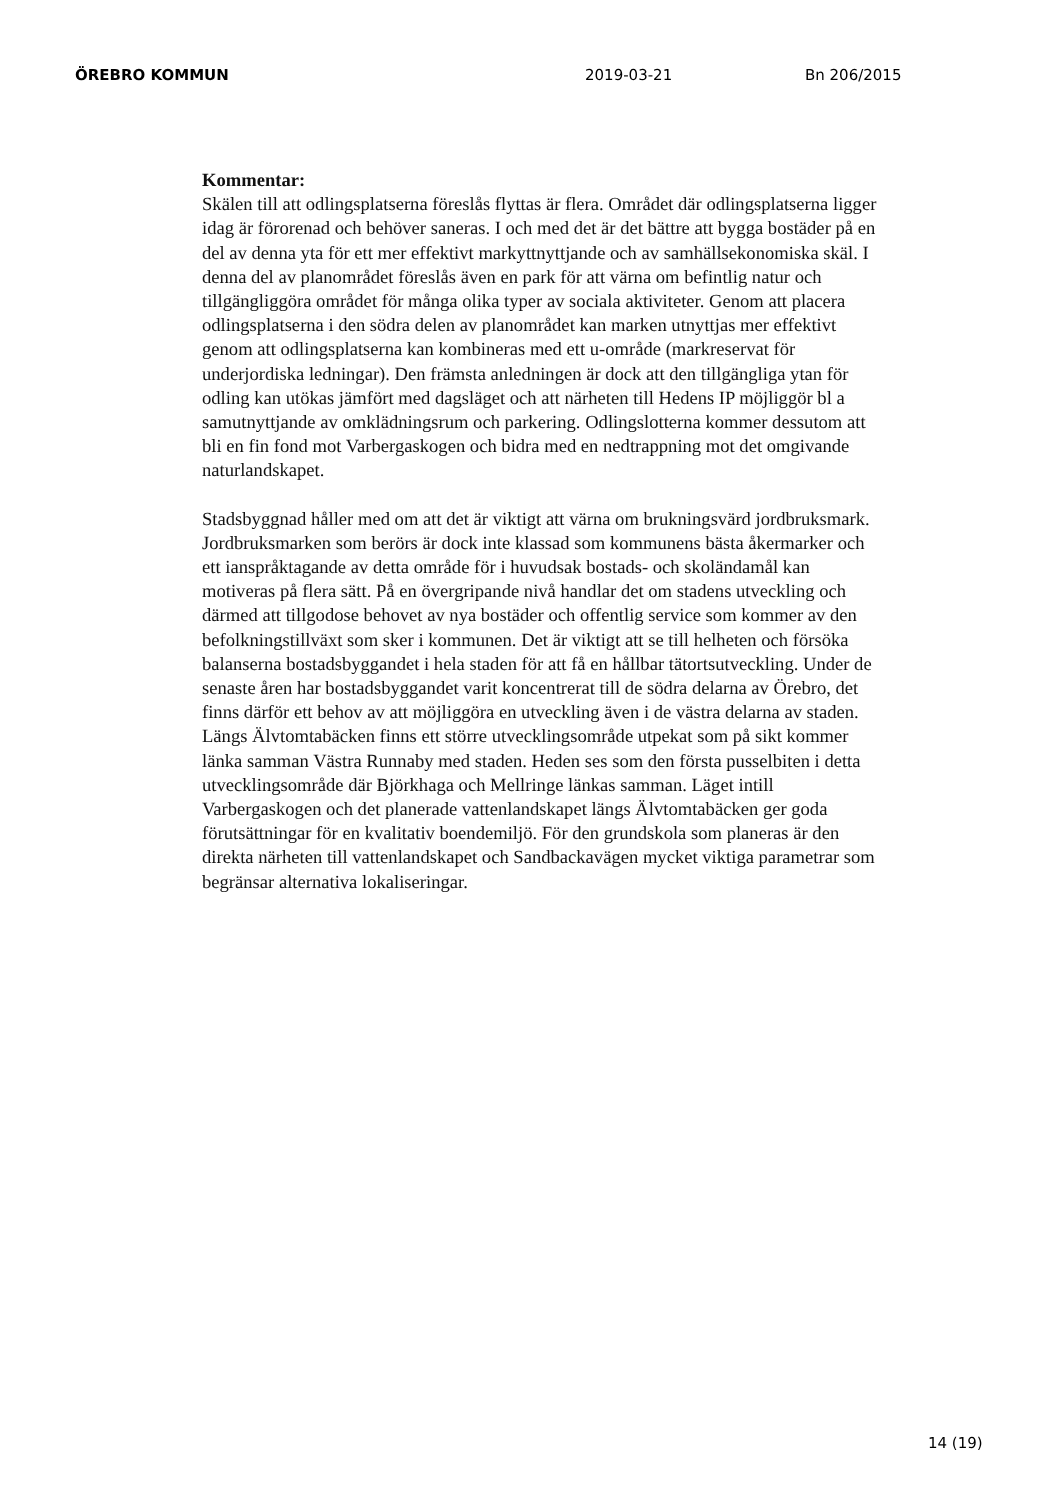ÖREBRO KOMMUN 2019-03-21 Bn 206/2015
Kommentar:
Skälen till att odlingsplatserna föreslås flyttas är flera. Området där odlingsplatserna ligger idag är förorenad och behöver saneras. I och med det är det bättre att bygga bostäder på en del av denna yta för ett mer effektivt markyttnyttjande och av samhällsekonomiska skäl. I denna del av planområdet föreslås även en park för att värna om befintlig natur och tillgängliggöra området för många olika typer av sociala aktiviteter. Genom att placera odlingsplatserna i den södra delen av planområdet kan marken utnyttjas mer effektivt genom att odlingsplatserna kan kombineras med ett u-område (markreservat för underjordiska ledningar). Den främsta anledningen är dock att den tillgängliga ytan för odling kan utökas jämfört med dagsläget och att närheten till Hedens IP möjliggör bl a samutnyttjande av omklädningsrum och parkering. Odlingslotterna kommer dessutom att bli en fin fond mot Varbergaskogen och bidra med en nedtrappning mot det omgivande naturlandskapet.
Stadsbyggnad håller med om att det är viktigt att värna om brukningsvärd jordbruksmark. Jordbruksmarken som berörs är dock inte klassad som kommunens bästa åkermarker och ett ianspråktagande av detta område för i huvudsak bostads- och skoländamål kan motiveras på flera sätt. På en övergripande nivå handlar det om stadens utveckling och därmed att tillgodose behovet av nya bostäder och offentlig service som kommer av den befolkningstillväxt som sker i kommunen. Det är viktigt att se till helheten och försöka balanserna bostadsbyggandet i hela staden för att få en hållbar tätortsutveckling. Under de senaste åren har bostadsbyggandet varit koncentrerat till de södra delarna av Örebro, det finns därför ett behov av att möjliggöra en utveckling även i de västra delarna av staden. Längs Älvtomtabäcken finns ett större utvecklingsområde utpekat som på sikt kommer länka samman Västra Runnaby med staden. Heden ses som den första pusselbiten i detta utvecklingsområde där Björkhaga och Mellringe länkas samman. Läget intill Varbergaskogen och det planerade vattenlandskapet längs Älvtomtabäcken ger goda förutsättningar för en kvalitativ boendemiljö. För den grundskola som planeras är den direkta närheten till vattenlandskapet och Sandbackavägen mycket viktiga parametrar som begränsar alternativa lokaliseringar.
14 (19)